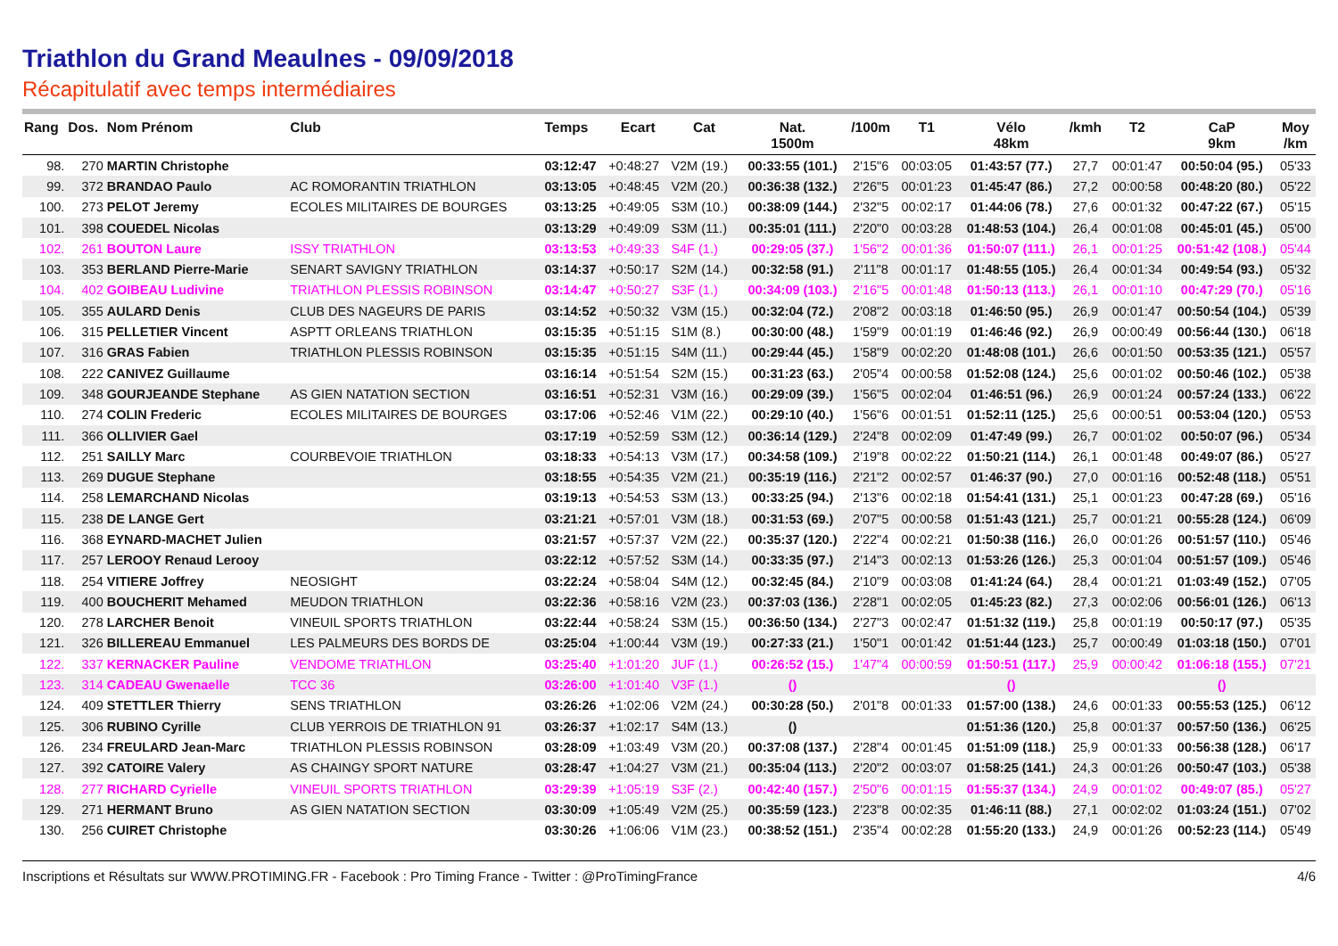Triathlon du Grand Meaulnes - 09/09/2018
Récapitulatif avec temps intermédiaires
| Rang | Dos. | Nom Prénom | Club | Temps | Ecart | Cat | Nat. 1500m | /100m | T1 | Vélo 48km | /kmh | T2 | CaP 9km | Moy /km |
| --- | --- | --- | --- | --- | --- | --- | --- | --- | --- | --- | --- | --- | --- | --- |
| 98. | 270 | MARTIN Christophe | | 03:12:47 | +0:48:27 | V2M (19.) | 00:33:55 (101.) | 2'15"6 | 00:03:05 | 01:43:57 (77.) | 27,7 | 00:01:47 | 00:50:04 (95.) | 05'33 |
| 99. | 372 | BRANDAO Paulo | AC ROMORANTIN TRIATHLON | 03:13:05 | +0:48:45 | V2M (20.) | 00:36:38 (132.) | 2'26"5 | 00:01:23 | 01:45:47 (86.) | 27,2 | 00:00:58 | 00:48:20 (80.) | 05'22 |
| 100. | 273 | PELOT Jeremy | ECOLES MILITAIRES DE BOURGES | 03:13:25 | +0:49:05 | S3M (10.) | 00:38:09 (144.) | 2'32"5 | 00:02:17 | 01:44:06 (78.) | 27,6 | 00:01:32 | 00:47:22 (67.) | 05'15 |
| 101. | 398 | COUEDEL Nicolas | | 03:13:29 | +0:49:09 | S3M (11.) | 00:35:01 (111.) | 2'20"0 | 00:03:28 | 01:48:53 (104.) | 26,4 | 00:01:08 | 00:45:01 (45.) | 05'00 |
| 102. | 261 | BOUTON Laure | ISSY TRIATHLON | 03:13:53 | +0:49:33 | S4F (1.) | 00:29:05 (37.) | 1'56"2 | 00:01:36 | 01:50:07 (111.) | 26,1 | 00:01:25 | 00:51:42 (108.) | 05'44 |
| 103. | 353 | BERLAND Pierre-Marie | SENART SAVIGNY TRIATHLON | 03:14:37 | +0:50:17 | S2M (14.) | 00:32:58 (91.) | 2'11"8 | 00:01:17 | 01:48:55 (105.) | 26,4 | 00:01:34 | 00:49:54 (93.) | 05'32 |
| 104. | 402 | GOIBEAU Ludivine | TRIATHLON PLESSIS ROBINSON | 03:14:47 | +0:50:27 | S3F (1.) | 00:34:09 (103.) | 2'16"5 | 00:01:48 | 01:50:13 (113.) | 26,1 | 00:01:10 | 00:47:29 (70.) | 05'16 |
| 105. | 355 | AULARD Denis | CLUB DES NAGEURS DE PARIS | 03:14:52 | +0:50:32 | V3M (15.) | 00:32:04 (72.) | 2'08"2 | 00:03:18 | 01:46:50 (95.) | 26,9 | 00:01:47 | 00:50:54 (104.) | 05'39 |
| 106. | 315 | PELLETIER Vincent | ASPTT ORLEANS TRIATHLON | 03:15:35 | +0:51:15 | S1M (8.) | 00:30:00 (48.) | 1'59"9 | 00:01:19 | 01:46:46 (92.) | 26,9 | 00:00:49 | 00:56:44 (130.) | 06'18 |
| 107. | 316 | GRAS Fabien | TRIATHLON PLESSIS ROBINSON | 03:15:35 | +0:51:15 | S4M (11.) | 00:29:44 (45.) | 1'58"9 | 00:02:20 | 01:48:08 (101.) | 26,6 | 00:01:50 | 00:53:35 (121.) | 05'57 |
| 108. | 222 | CANIVEZ Guillaume | | 03:16:14 | +0:51:54 | S2M (15.) | 00:31:23 (63.) | 2'05"4 | 00:00:58 | 01:52:08 (124.) | 25,6 | 00:01:02 | 00:50:46 (102.) | 05'38 |
| 109. | 348 | GOURJEANDE Stephane | AS GIEN NATATION SECTION | 03:16:51 | +0:52:31 | V3M (16.) | 00:29:09 (39.) | 1'56"5 | 00:02:04 | 01:46:51 (96.) | 26,9 | 00:01:24 | 00:57:24 (133.) | 06'22 |
| 110. | 274 | COLIN Frederic | ECOLES MILITAIRES DE BOURGES | 03:17:06 | +0:52:46 | V1M (22.) | 00:29:10 (40.) | 1'56"6 | 00:01:51 | 01:52:11 (125.) | 25,6 | 00:00:51 | 00:53:04 (120.) | 05'53 |
| 111. | 366 | OLLIVIER Gael | | 03:17:19 | +0:52:59 | S3M (12.) | 00:36:14 (129.) | 2'24"8 | 00:02:09 | 01:47:49 (99.) | 26,7 | 00:01:02 | 00:50:07 (96.) | 05'34 |
| 112. | 251 | SAILLY Marc | COURBEVOIE TRIATHLON | 03:18:33 | +0:54:13 | V3M (17.) | 00:34:58 (109.) | 2'19"8 | 00:02:22 | 01:50:21 (114.) | 26,1 | 00:01:48 | 00:49:07 (86.) | 05'27 |
| 113. | 269 | DUGUE Stephane | | 03:18:55 | +0:54:35 | V2M (21.) | 00:35:19 (116.) | 2'21"2 | 00:02:57 | 01:46:37 (90.) | 27,0 | 00:01:16 | 00:52:48 (118.) | 05'51 |
| 114. | 258 | LEMARCHAND Nicolas | | 03:19:13 | +0:54:53 | S3M (13.) | 00:33:25 (94.) | 2'13"6 | 00:02:18 | 01:54:41 (131.) | 25,1 | 00:01:23 | 00:47:28 (69.) | 05'16 |
| 115. | 238 | DE LANGE Gert | | 03:21:21 | +0:57:01 | V3M (18.) | 00:31:53 (69.) | 2'07"5 | 00:00:58 | 01:51:43 (121.) | 25,7 | 00:01:21 | 00:55:28 (124.) | 06'09 |
| 116. | 368 | EYNARD-MACHET Julien | | 03:21:57 | +0:57:37 | V2M (22.) | 00:35:37 (120.) | 2'22"4 | 00:02:21 | 01:50:38 (116.) | 26,0 | 00:01:26 | 00:51:57 (110.) | 05'46 |
| 117. | 257 | LEROOY Renaud Lerooy | | 03:22:12 | +0:57:52 | S3M (14.) | 00:33:35 (97.) | 2'14"3 | 00:02:13 | 01:53:26 (126.) | 25,3 | 00:01:04 | 00:51:57 (109.) | 05'46 |
| 118. | 254 | VITIERE Joffrey | NEOSIGHT | 03:22:24 | +0:58:04 | S4M (12.) | 00:32:45 (84.) | 2'10"9 | 00:03:08 | 01:41:24 (64.) | 28,4 | 00:01:21 | 01:03:49 (152.) | 07'05 |
| 119. | 400 | BOUCHERIT Mehamed | MEUDON TRIATHLON | 03:22:36 | +0:58:16 | V2M (23.) | 00:37:03 (136.) | 2'28"1 | 00:02:05 | 01:45:23 (82.) | 27,3 | 00:02:06 | 00:56:01 (126.) | 06'13 |
| 120. | 278 | LARCHER Benoit | VINEUIL SPORTS TRIATHLON | 03:22:44 | +0:58:24 | S3M (15.) | 00:36:50 (134.) | 2'27"3 | 00:02:47 | 01:51:32 (119.) | 25,8 | 00:01:19 | 00:50:17 (97.) | 05'35 |
| 121. | 326 | BILLEREAU Emmanuel | LES PALMEURS DES BORDS DE | 03:25:04 | +1:00:44 | V3M (19.) | 00:27:33 (21.) | 1'50"1 | 00:01:42 | 01:51:44 (123.) | 25,7 | 00:00:49 | 01:03:18 (150.) | 07'01 |
| 122. | 337 | KERNACKER Pauline | VENDOME TRIATHLON | 03:25:40 | +1:01:20 | JUF (1.) | 00:26:52 (15.) | 1'47"4 | 00:00:59 | 01:50:51 (117.) | 25,9 | 00:00:42 | 01:06:18 (155.) | 07'21 |
| 123. | 314 | CADEAU Gwenaelle | TCC 36 | 03:26:00 | +1:01:40 | V3F (1.) | () | | | () | | | () | |
| 124. | 409 | STETTLER Thierry | SENS TRIATHLON | 03:26:26 | +1:02:06 | V2M (24.) | 00:30:28 (50.) | 2'01"8 | 00:01:33 | 01:57:00 (138.) | 24,6 | 00:01:33 | 00:55:53 (125.) | 06'12 |
| 125. | 306 | RUBINO Cyrille | CLUB YERROIS DE TRIATHLON 91 | 03:26:37 | +1:02:17 | S4M (13.) | () | | | 01:51:36 (120.) | 25,8 | 00:01:37 | 00:57:50 (136.) | 06'25 |
| 126. | 234 | FREULARD Jean-Marc | TRIATHLON PLESSIS ROBINSON | 03:28:09 | +1:03:49 | V3M (20.) | 00:37:08 (137.) | 2'28"4 | 00:01:45 | 01:51:09 (118.) | 25,9 | 00:01:33 | 00:56:38 (128.) | 06'17 |
| 127. | 392 | CATOIRE Valery | AS CHAINGY SPORT NATURE | 03:28:47 | +1:04:27 | V3M (21.) | 00:35:04 (113.) | 2'20"2 | 00:03:07 | 01:58:25 (141.) | 24,3 | 00:01:26 | 00:50:47 (103.) | 05'38 |
| 128. | 277 | RICHARD Cyrielle | VINEUIL SPORTS TRIATHLON | 03:29:39 | +1:05:19 | S3F (2.) | 00:42:40 (157.) | 2'50"6 | 00:01:15 | 01:55:37 (134.) | 24,9 | 00:01:02 | 00:49:07 (85.) | 05'27 |
| 129. | 271 | HERMANT Bruno | AS GIEN NATATION SECTION | 03:30:09 | +1:05:49 | V2M (25.) | 00:35:59 (123.) | 2'23"8 | 00:02:35 | 01:46:11 (88.) | 27,1 | 00:02:02 | 01:03:24 (151.) | 07'02 |
| 130. | 256 | CUIRET Christophe | | 03:30:26 | +1:06:06 | V1M (23.) | 00:38:52 (151.) | 2'35"4 | 00:02:28 | 01:55:20 (133.) | 24,9 | 00:01:26 | 00:52:23 (114.) | 05'49 |
Inscriptions et Résultats sur WWW.PROTIMING.FR - Facebook : Pro Timing France - Twitter : @ProTimingFrance 4/6